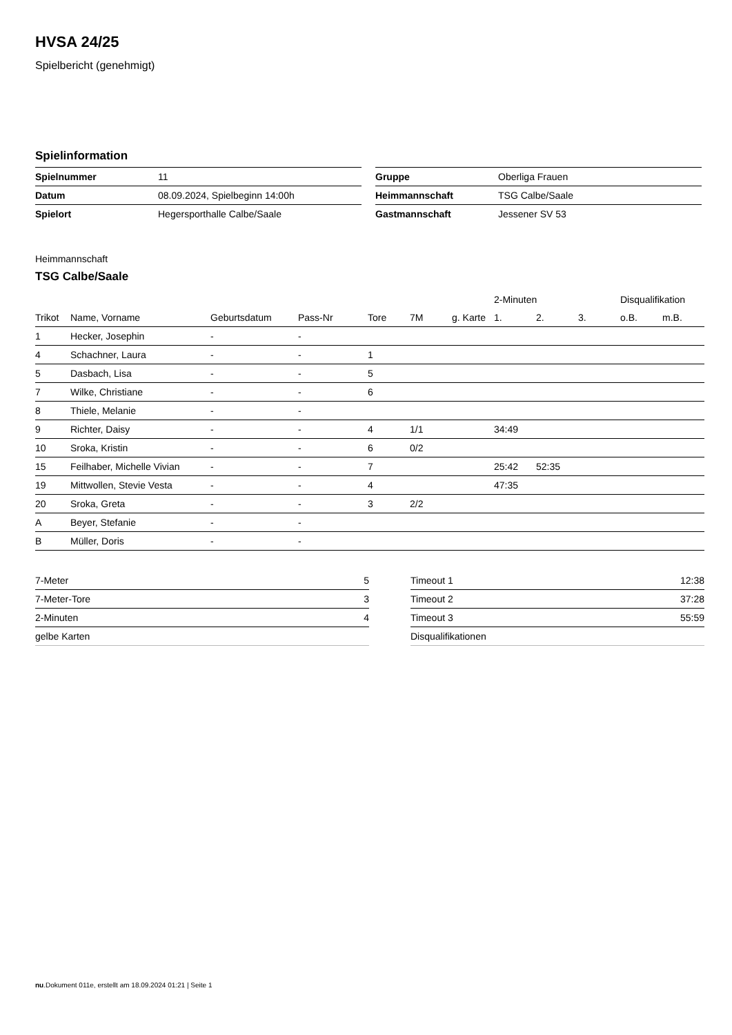HVSA 24/25
Spielbericht (genehmigt)
Spielinformation
| Spielnummer | 11 |
| Datum | 08.09.2024, Spielbeginn 14:00h |
| Spielort | Hegersporthalle Calbe/Saale |
| Gruppe | Oberliga Frauen |
| Heimmannschaft | TSG Calbe/Saale |
| Gastmannschaft | Jessener SV 53 |
Heimmannschaft
TSG Calbe/Saale
| | | | | | | | 2-Minuten | | | Disqualifikation | |
| --- | --- | --- | --- | --- | --- | --- | --- | --- | --- | --- | --- |
| Trikot | Name, Vorname | Geburtsdatum | Pass-Nr | Tore | 7M | g. Karte | 1. | 2. | 3. | o.B. | m.B. |
| 1 | Hecker, Josephin | - | - | | | | | | | | |
| 4 | Schachner, Laura | - | - | 1 | | | | | | | |
| 5 | Dasbach, Lisa | - | - | 5 | | | | | | | |
| 7 | Wilke, Christiane | - | - | 6 | | | | | | | |
| 8 | Thiele, Melanie | - | - | | | | | | | | |
| 9 | Richter, Daisy | - | - | 4 | 1/1 | | 34:49 | | | | |
| 10 | Sroka, Kristin | - | - | 6 | 0/2 | | | | | | |
| 15 | Feilhaber, Michelle Vivian | - | - | 7 | | | 25:42 | 52:35 | | | |
| 19 | Mittwollen, Stevie Vesta | - | - | 4 | | | 47:35 | | | | |
| 20 | Sroka, Greta | - | - | 3 | 2/2 | | | | | | |
| A | Beyer, Stefanie | - | - | | | | | | | | |
| B | Müller, Doris | - | - | | | | | | | | |
| 7-Meter | 5 |
| 7-Meter-Tore | 3 |
| 2-Minuten | 4 |
| gelbe Karten | |
| Timeout 1 | 12:38 |
| Timeout 2 | 37:28 |
| Timeout 3 | 55:59 |
| Disqualifikationen | |
nu.Dokument 011e, erstellt am 18.09.2024 01:21 | Seite 1